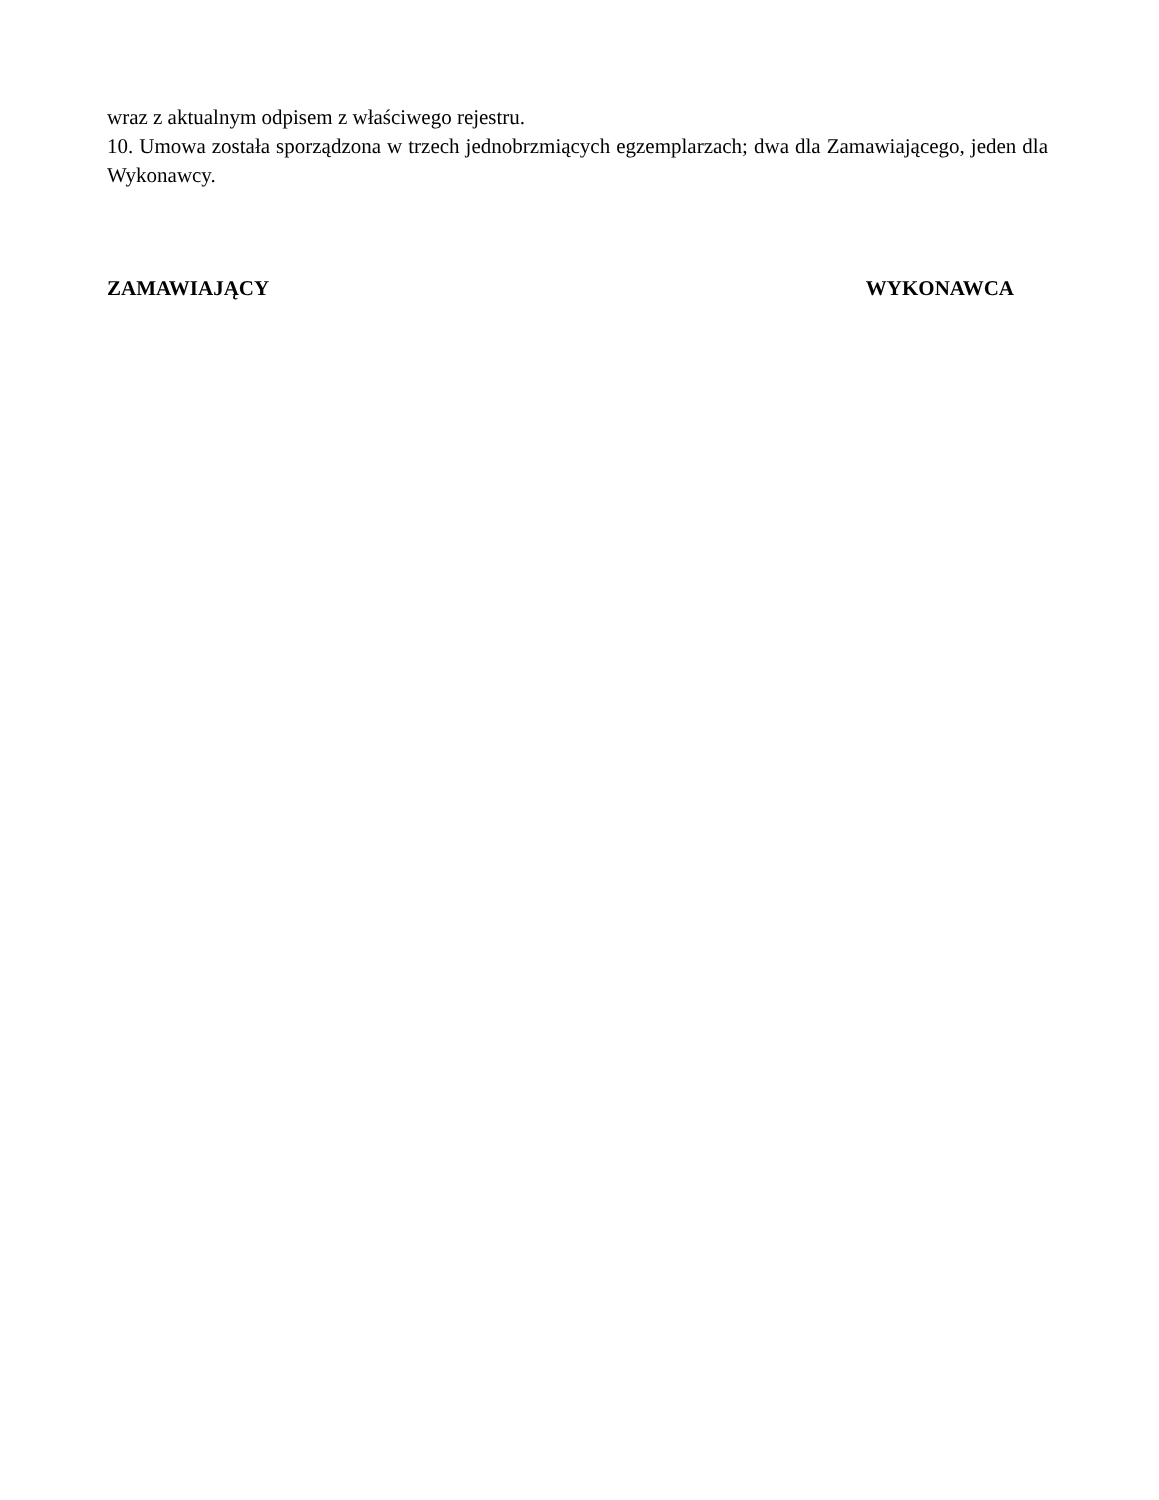wraz z aktualnym odpisem z właściwego rejestru.
10. Umowa została sporządzona w trzech jednobrzmiących egzemplarzach; dwa dla Zamawiającego, jeden dla Wykonawcy.
ZAMAWIAJĄCY WYKONAWCA